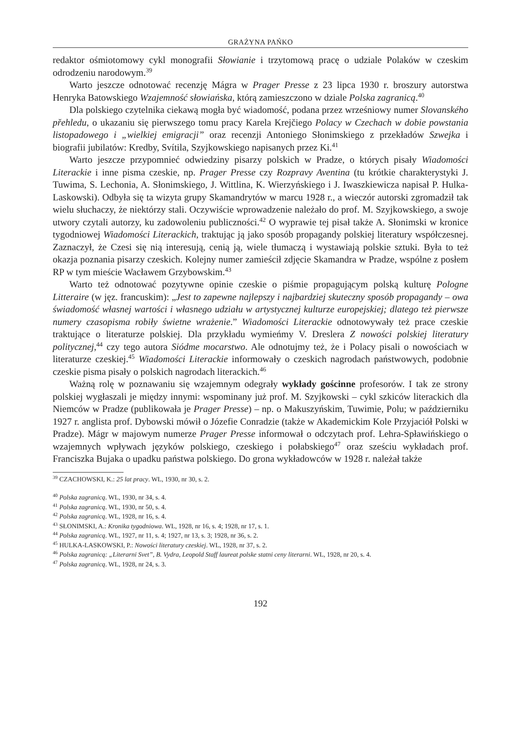GRAŻYNA PAŃKO
redaktor ośmiotomowy cykl monografii Słowianie i trzytomową pracę o udziale Polaków w czeskim odrodzeniu narodowym.<sup>39</sup>
Warto jeszcze odnotować recenzję Mágra w Prager Presse z 23 lipca 1930 r. broszury autorstwa Henryka Batowskiego Wzajemność słowiańska, którą zamieszczono w dziale Polska zagranicą.<sup>40</sup>
Dla polskiego czytelnika ciekawą mogła być wiadomość, podana przez wrześniowy numer Slovanského přehledu, o ukazaniu się pierwszego tomu pracy Karela Krejčiego Polacy w Czechach w dobie powstania listopadowego i „wielkiej emigracji” oraz recenzji Antoniego Słonimskiego z przekładów Szwejka i biografii jubilatów: Kredby, Svítila, Szyjkowskiego napisanych przez Ki.<sup>41</sup>
Warto jeszcze przypomnieć odwiedziny pisarzy polskich w Pradze, o których pisały Wiadomości Literackie i inne pisma czeskie, np. Prager Presse czy Rozpravy Aventina (tu krótkie charakterystyki J. Tuwima, S. Lechonia, A. Słonimskiego, J. Wittlina, K. Wierzyńskiego i J. Iwaszkiewicza napisał P. Hulka-Laskowski). Odbyła się ta wizyta grupy Skamandrytów w marcu 1928 r., a wieczór autorski zgromadził tak wielu słuchaczy, że niektórzy stali. Oczywiście wprowadzenie należało do prof. M. Szyjkowskiego, a swoje utwory czytali autorzy, ku zadowoleniu publiczności.<sup>42</sup> O wyprawie tej pisał także A. Słonimski w kronice tygodniowej Wiadomości Literackich, traktując ją jako sposób propagandy polskiej literatury współczesnej. Zaznaczył, że Czesi się nią interesują, cenią ją, wiele tłumaczą i wystawiają polskie sztuki. Była to też okazja poznania pisarzy czeskich. Kolejny numer zamieścił zdjęcie Skamandra w Pradze, wspólne z posłem RP w tym mieście Wacławem Grzybowskim.<sup>43</sup>
Warto też odnotować pozytywne opinie czeskie o piśmie propagującym polską kulturę Pologne Litteraire (w jęz. francuskim): „Jest to zapewne najlepszy i najbardziej skuteczny sposób propagandy – owa świadomość własnej wartości i własnego udziału w artystycznej kulturze europejskiej; dlatego też pierwsze numery czasopisma robiły świetne wrażenie.” Wiadomości Literackie odnotowywały też prace czeskie traktujące o literaturze polskiej. Dla przykładu wymieńmy V. Dreslera Z nowości polskiej literatury politycznej,<sup>44</sup> czy tego autora Siódme mocarstwo. Ale odnotujmy też, że i Polacy pisali o nowościach w literaturze czeskiej.<sup>45</sup> Wiadomości Literackie informowały o czeskich nagrodach państwowych, podobnie czeskie pisma pisały o polskich nagrodach literackich.<sup>46</sup>
Ważną rolę w poznawaniu się wzajemnym odegrały wykłady gościnne profesorów. I tak ze strony polskiej wygłaszali je między innymi: wspominany już prof. M. Szyjkowski – cykl szkiców literackich dla Niemców w Pradze (publikowała je Prager Presse) – np. o Makuszyńskim, Tuwimie, Polu; w październiku 1927 r. anglista prof. Dybowski mówił o Józefie Conradzie (także w Akademickim Kole Przyjaciół Polski w Pradze). Mágr w majowym numerze Prager Presse informował o odczytach prof. Lehra-Spławińskiego o wzajemnych wpływach języków polskiego, czeskiego i połabskiego<sup>47</sup> oraz sześciu wykładach prof. Franciszka Bujaka o upadku państwa polskiego. Do grona wykładowców w 1928 r. należał także
<sup>39</sup> CZACHOWSKI, K.: 25 lat pracy. WL, 1930, nr 30, s. 2.
<sup>40</sup> Polska zagranicą. WL, 1930, nr 34, s. 4.
<sup>41</sup> Polska zagranicą. WL, 1930, nr 50, s. 4.
<sup>42</sup> Polska zagranicą. WL, 1928, nr 16, s. 4.
<sup>43</sup> SŁONIMSKI, A.: Kronika tygodniowa. WL, 1928, nr 16, s. 4; 1928, nr 17, s. 1.
<sup>44</sup> Polska zagranicą. WL, 1927, nr 11, s. 4; 1927, nr 13, s. 3; 1928, nr 36, s. 2.
<sup>45</sup> HULKA-LASKOWSKI, P.: Nowości literatury czeskiej. WL, 1928, nr 37, s. 2.
<sup>46</sup> Polska zagranicą: „Literarni Svet”, B. Vydra, Leopold Staff laureat polske statni ceny literarni. WL, 1928, nr 20, s. 4.
<sup>47</sup> Polska zagranicą. WL, 1928, nr 24, s. 3.
192